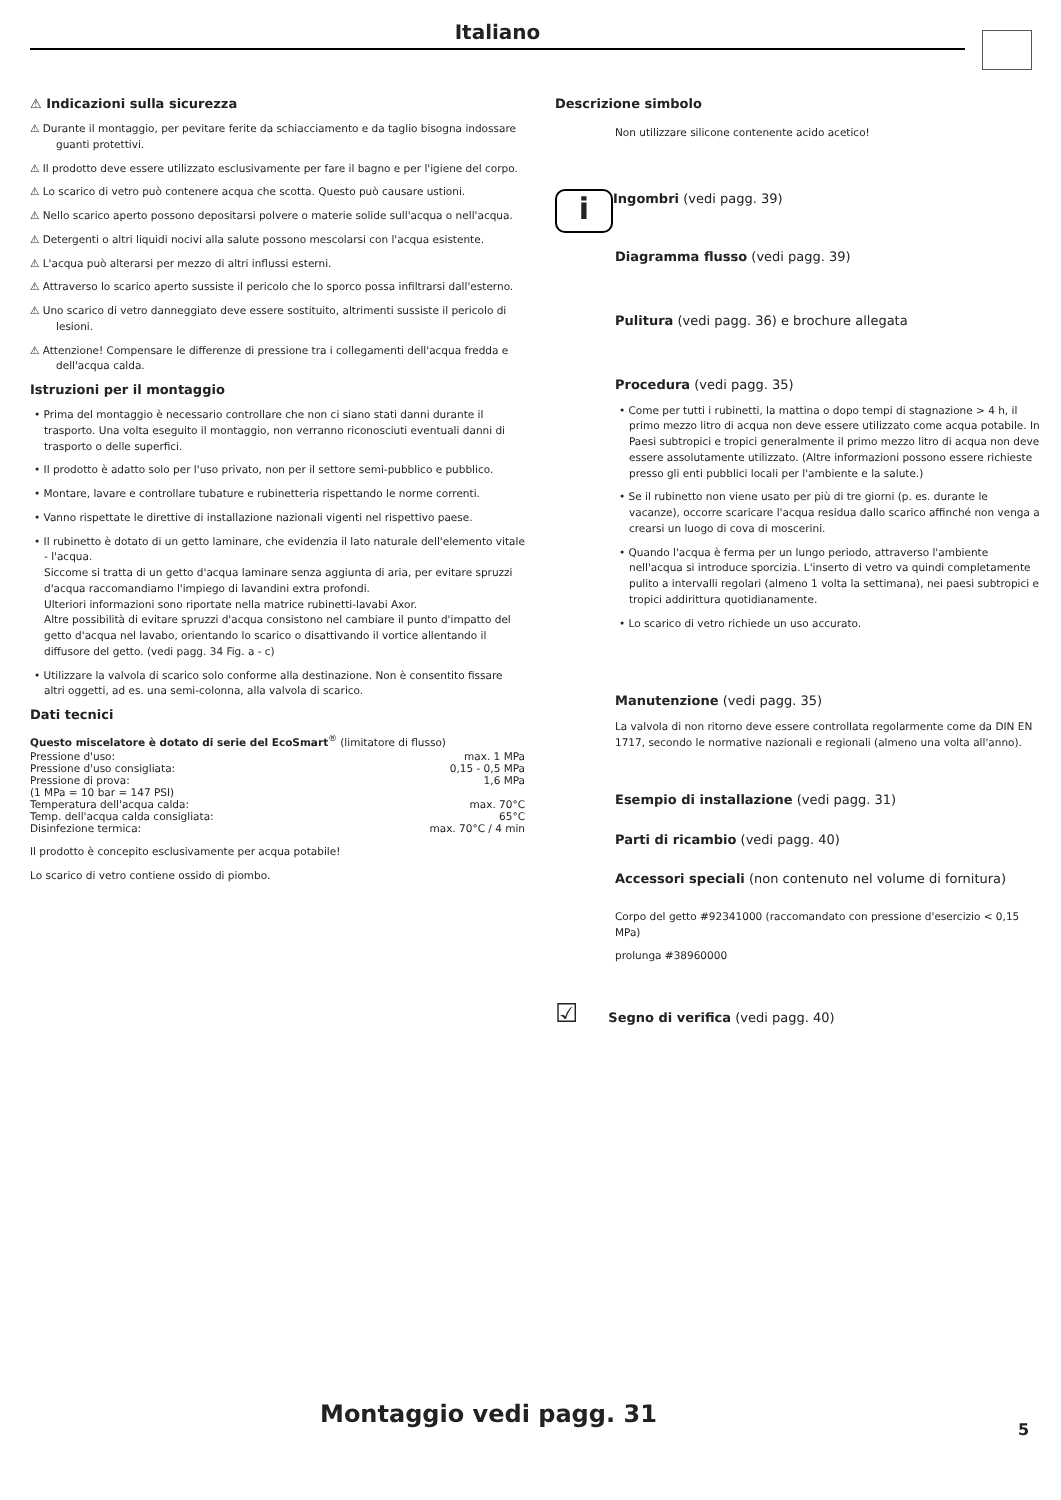Italiano
⚠ Indicazioni sulla sicurezza
⚠ Durante il montaggio, per pevitare ferite da schiacciamento e da taglio bisogna indossare guanti protettivi.
⚠ Il prodotto deve essere utilizzato esclusivamente per fare il bagno e per l'igiene del corpo.
⚠ Lo scarico di vetro può contenere acqua che scotta. Questo può causare ustioni.
⚠ Nello scarico aperto possono depositarsi polvere o materie solide sull'acqua o nell'acqua.
⚠ Detergenti o altri liquidi nocivi alla salute possono mescolarsi con l'acqua esistente.
⚠ L'acqua può alterarsi per mezzo di altri influssi esterni.
⚠ Attraverso lo scarico aperto sussiste il pericolo che lo sporco possa infiltrarsi dall'esterno.
⚠ Uno scarico di vetro danneggiato deve essere sostituito, altrimenti sussiste il pericolo di lesioni.
⚠ Attenzione! Compensare le differenze di pressione tra i collegamenti dell'acqua fredda e dell'acqua calda.
Istruzioni per il montaggio
• Prima del montaggio è necessario controllare che non ci siano stati danni durante il trasporto. Una volta eseguito il montaggio, non verranno riconosciuti eventuali danni di trasporto o delle superfici.
• Il prodotto è adatto solo per l'uso privato, non per il settore semi-pubblico e pubblico.
• Montare, lavare e controllare tubature e rubinetteria rispettando le norme correnti.
• Vanno rispettate le direttive di installazione nazionali vigenti nel rispettivo paese.
• Il rubinetto è dotato di un getto laminare, che evidenzia il lato naturale dell'elemento vitale - l'acqua.
Siccome si tratta di un getto d'acqua laminare senza aggiunta di aria, per evitare spruzzi d'acqua raccomandiamo l'impiego di lavandini extra profondi.
Ulteriori informazioni sono riportate nella matrice rubinetti-lavabi Axor.
Altre possibilità di evitare spruzzi d'acqua consistono nel cambiare il punto d'impatto del getto d'acqua nel lavabo, orientando lo scarico o disattivando il vortice allentando il diffusore del getto. (vedi pagg. 34 Fig. a - c)
• Utilizzare la valvola di scarico solo conforme alla destinazione. Non è consentito fissare altri oggetti, ad es. una semi-colonna, alla valvola di scarico.
Dati tecnici
Questo miscelatore è dotato di serie del EcoSmart<sup>®</sup> (limitatore di flusso)
| Pressione d'uso: | max. 1 MPa |
| Pressione d'uso consigliata: | 0,15 - 0,5 MPa |
| Pressione di prova: | 1,6 MPa |
| (1 MPa = 10 bar = 147 PSI) | |
| Temperatura dell'acqua calda: | max. 70°C |
| Temp. dell'acqua calda consigliata: | 65°C |
| Disinfezione termica: | max. 70°C / 4 min |
Il prodotto è concepito esclusivamente per acqua potabile!
Lo scarico di vetro contiene ossido di piombo.
Descrizione simbolo
Non utilizzare silicone contenente acido acetico!
i
Ingombri (vedi pagg. 39)
Diagramma flusso (vedi pagg. 39)
Pulitura (vedi pagg. 36) e brochure allegata
Procedura (vedi pagg. 35)
• Come per tutti i rubinetti, la mattina o dopo tempi di stagnazione > 4 h, il primo mezzo litro di acqua non deve essere utilizzato come acqua potabile. In Paesi subtropici e tropici generalmente il primo mezzo litro di acqua non deve essere assolutamente utilizzato. (Altre informazioni possono essere richieste presso gli enti pubblici locali per l'ambiente e la salute.)
• Se il rubinetto non viene usato per più di tre giorni (p. es. durante le vacanze), occorre scaricare l'acqua residua dallo scarico affinché non venga a crearsi un luogo di cova di moscerini.
• Quando l'acqua è ferma per un lungo periodo, attraverso l'ambiente nell'acqua si introduce sporcizia. L'inserto di vetro va quindi completamente pulito a intervalli regolari (almeno 1 volta la settimana), nei paesi subtropici e tropici addirittura quotidianamente.
• Lo scarico di vetro richiede un uso accurato.
Manutenzione (vedi pagg. 35)
La valvola di non ritorno deve essere controllata regolarmente come da DIN EN 1717, secondo le normative nazionali e regionali (almeno una volta all'anno).
Esempio di installazione (vedi pagg. 31)
Parti di ricambio (vedi pagg. 40)
Accessori speciali (non contenuto nel volume di fornitura)
Corpo del getto #92341000 (raccomandato con pressione d'esercizio < 0,15 MPa)
prolunga #38960000
☑ Segno di verifica (vedi pagg. 40)
Montaggio vedi pagg. 31
5